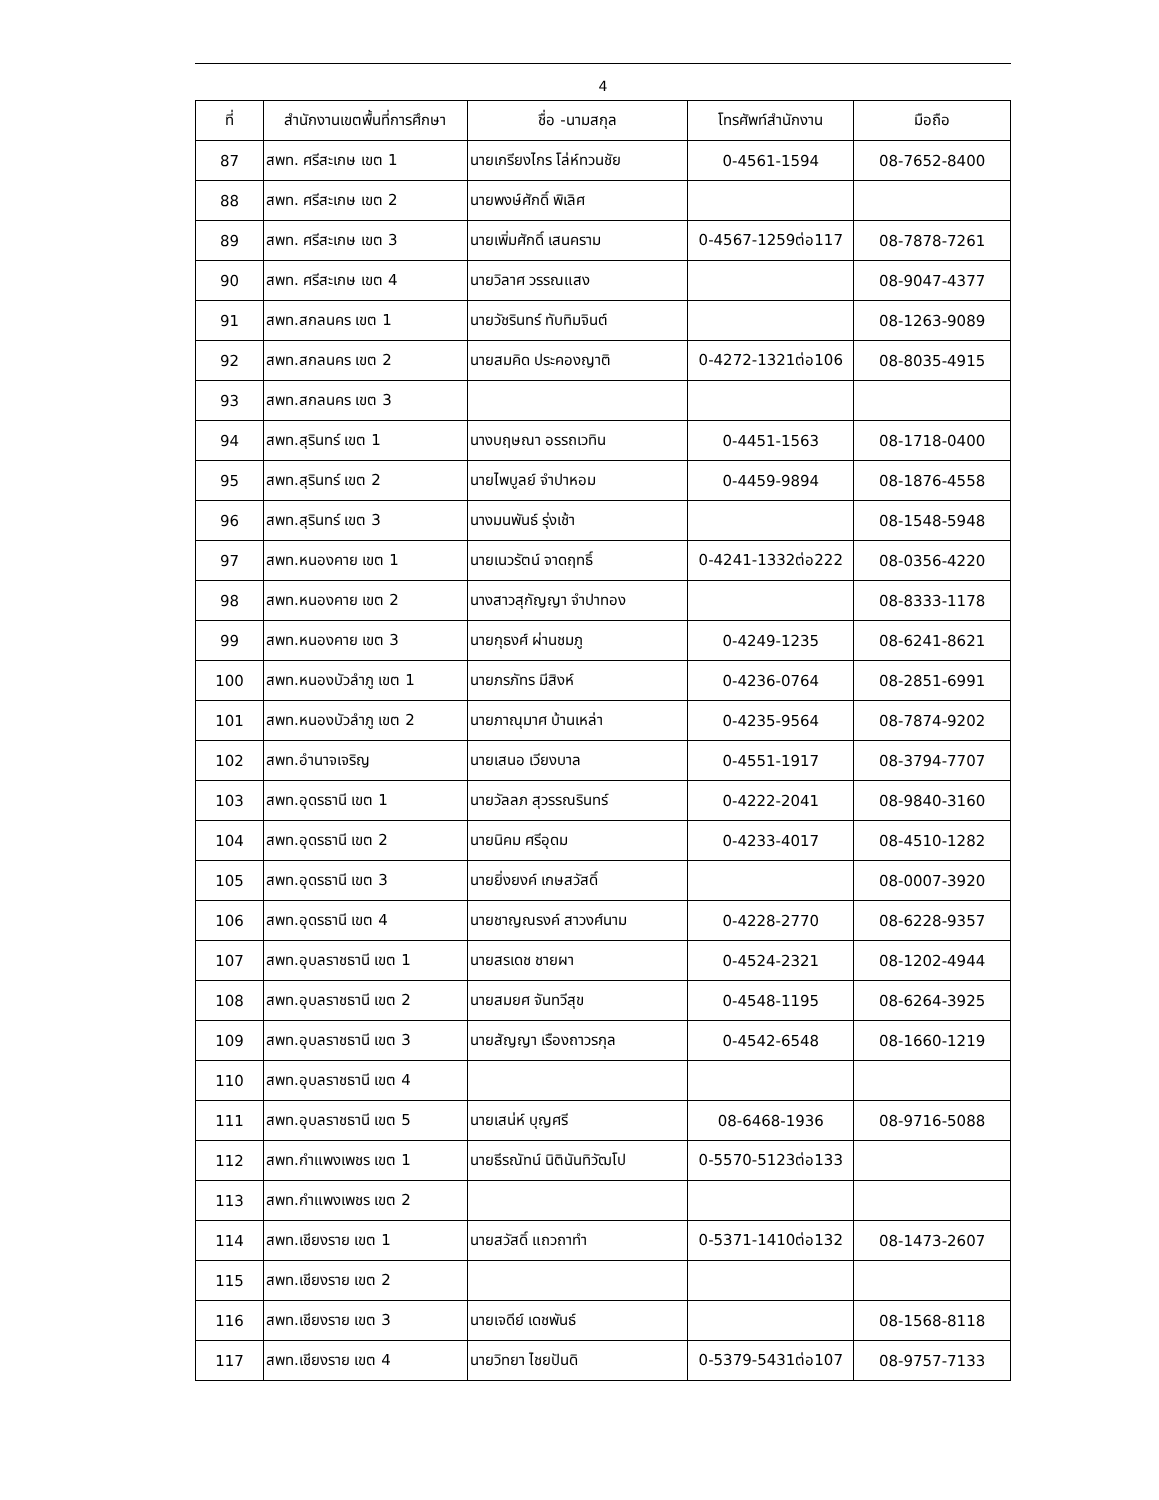4
| ที่ | สำนักงานเขตพื้นที่การศึกษา | ชื่อ -นามสกุล | โทรศัพท์สำนักงาน | มือถือ |
| --- | --- | --- | --- | --- |
| 87 | สพท. ศรีสะเกษ เขต 1 | นายเกรียงไกร โล่ห์ทวนชัย | 0-4561-1594 | 08-7652-8400 |
| 88 | สพท. ศรีสะเกษ เขต 2 | นายพงษ์ศักดิ์ พิเลิศ | | |
| 89 | สพท. ศรีสะเกษ เขต 3 | นายเพิ่มศักดิ์ เสนคราม | 0-4567-1259ต่อ117 | 08-7878-7261 |
| 90 | สพท. ศรีสะเกษ เขต 4 | นายวิลาศ วรรณแสง | | 08-9047-4377 |
| 91 | สพท.สกลนคร เขต 1 | นายวัชรินทร์ ทับทิมจินต์ | | 08-1263-9089 |
| 92 | สพท.สกลนคร เขต 2 | นายสมคิด ประคองญาติ | 0-4272-1321ต่อ106 | 08-8035-4915 |
| 93 | สพท.สกลนคร เขต 3 | | | |
| 94 | สพท.สุรินทร์ เขต 1 | นางบฤษณา อรรถเวทิน | 0-4451-1563 | 08-1718-0400 |
| 95 | สพท.สุรินทร์ เขต 2 | นายไพบูลย์ จำปาหอม | 0-4459-9894 | 08-1876-4558 |
| 96 | สพท.สุรินทร์ เขต 3 | นางมนพันธ์ รุ่งเช้า | | 08-1548-5948 |
| 97 | สพท.หนองคาย เขต 1 | นายเนวรัตน์ จาดฤทธิ์ | 0-4241-1332ต่อ222 | 08-0356-4220 |
| 98 | สพท.หนองคาย เขต 2 | นางสาวสุกัญญา จำปาทอง | | 08-8333-1178 |
| 99 | สพท.หนองคาย เขต 3 | นายกุธงศ์ ผ่านชมภู | 0-4249-1235 | 08-6241-8621 |
| 100 | สพท.หนองบัวลำภู เขต 1 | นายภรภัทร มีสิงห์ | 0-4236-0764 | 08-2851-6991 |
| 101 | สพท.หนองบัวลำภู เขต 2 | นายภาณุมาศ บ้านเหล่า | 0-4235-9564 | 08-7874-9202 |
| 102 | สพท.อำนาจเจริญ | นายเสนอ เวียงบาล | 0-4551-1917 | 08-3794-7707 |
| 103 | สพท.อุดรธานี เขต 1 | นายวัลลภ สุวรรณรินทร์ | 0-4222-2041 | 08-9840-3160 |
| 104 | สพท.อุดรธานี เขต 2 | นายนิคม ศรีอุดม | 0-4233-4017 | 08-4510-1282 |
| 105 | สพท.อุดรธานี เขต 3 | นายยิ่งยงค์ เกษสวัสดิ์ | | 08-0007-3920 |
| 106 | สพท.อุดรธานี เขต 4 | นายชาญณรงค์ สาวงศ์นาม | 0-4228-2770 | 08-6228-9357 |
| 107 | สพท.อุบลราชธานี เขต 1 | นายสรเดช ชายผา | 0-4524-2321 | 08-1202-4944 |
| 108 | สพท.อุบลราชธานี เขต 2 | นายสมยศ จันทวีสุข | 0-4548-1195 | 08-6264-3925 |
| 109 | สพท.อุบลราชธานี เขต 3 | นายสัญญา เรืองถาวรกุล | 0-4542-6548 | 08-1660-1219 |
| 110 | สพท.อุบลราชธานี เขต 4 | | | |
| 111 | สพท.อุบลราชธานี เขต 5 | นายเสน่ห์ บุญศรี | 08-6468-1936 | 08-9716-5088 |
| 112 | สพท.กำแพงเพชร เขต 1 | นายธีรณัทน์ นิตินันทิวัฒโป | 0-5570-5123ต่อ133 | |
| 113 | สพท.กำแพงเพชร เขต 2 | | | |
| 114 | สพท.เชียงราย เขต 1 | นายสวัสดิ์ แถวถาทำ | 0-5371-1410ต่อ132 | 08-1473-2607 |
| 115 | สพท.เชียงราย เขต 2 | | | |
| 116 | สพท.เชียงราย เขต 3 | นายเจดีย์ เดชพันธ์ | | 08-1568-8118 |
| 117 | สพท.เชียงราย เขต 4 | นายวิทยา ไชยปันดิ | 0-5379-5431ต่อ107 | 08-9757-7133 |